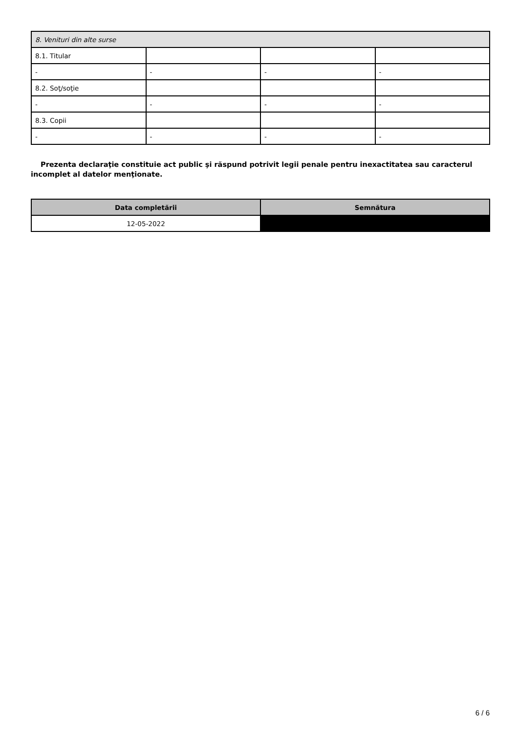| 8. Venituri din alte surse | | | |
| 8.1. Titular | | | |
| - | - | - | - |
| 8.2. Soţ/soţie | | | |
| - | - | - | - |
| 8.3. Copii | | | |
| - | - | - | - |
Prezenta declaraţie constituie act public şi răspund potrivit legii penale pentru inexactitatea sau caracterul incomplet al datelor menţionate.
| Data completării | Semnătura |
| --- | --- |
| 12-05-2022 | |
6 / 6